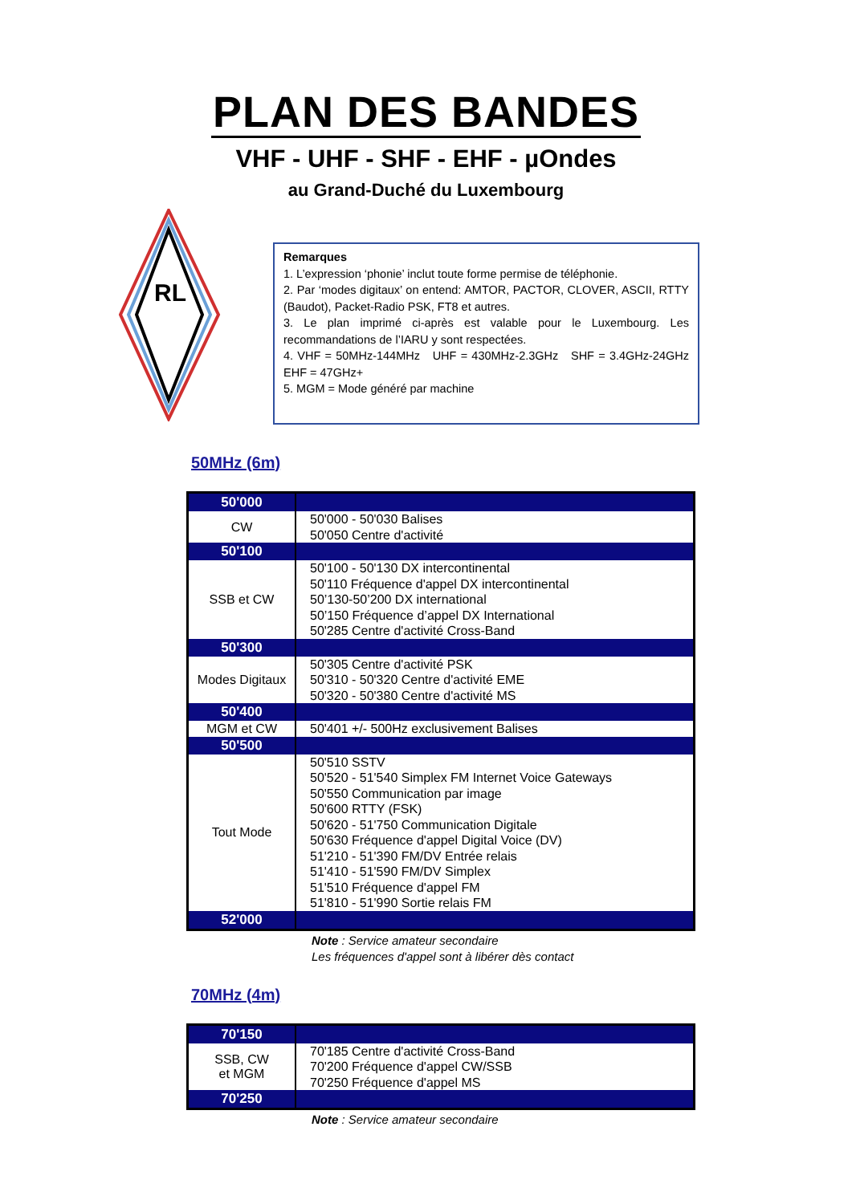PLAN DES BANDES
VHF - UHF - SHF - EHF - µOndes
au Grand-Duché du Luxembourg
RL
Remarques
1. L’expression ‘phonie’ inclut toute forme permise de téléphonie.
2. Par ‘modes digitaux’ on entend: AMTOR, PACTOR, CLOVER, ASCII, RTTY (Baudot), Packet-Radio PSK, FT8 et autres.
3. Le plan imprimé ci-après est valable pour le Luxembourg. Les recommandations de l’IARU y sont respectées.
4. VHF = 50MHz-144MHz UHF = 430MHz-2.3GHz SHF = 3.4GHz-24GHz EHF = 47GHz+
5. MGM = Mode généré par machine
50MHz (6m)
| 50'000 | |
| CW | 50'000 - 50'030 Balises 50'050 Centre d'activité |
| 50'100 | |
| SSB et CW | 50'100 - 50'130 DX intercontinental 50'110 Fréquence d'appel DX intercontinental 50’130-50’200 DX international 50’150 Fréquence d’appel DX International 50'285 Centre d'activité Cross-Band |
| 50'300 | |
| Modes Digitaux | 50'305 Centre d'activité PSK 50'310 - 50'320 Centre d'activité EME 50'320 - 50'380 Centre d'activité MS |
| 50'400 | |
| MGM et CW | 50'401 +/- 500Hz exclusivement Balises |
| 50'500 | |
| Tout Mode | 50'510 SSTV 50'520 - 51'540 Simplex FM Internet Voice Gateways 50'550 Communication par image 50'600 RTTY (FSK) 50'620 - 51'750 Communication Digitale 50'630 Fréquence d'appel Digital Voice (DV) 51'210 - 51'390 FM/DV Entrée relais 51'410 - 51'590 FM/DV Simplex 51'510 Fréquence d'appel FM 51'810 - 51'990 Sortie relais FM |
| 52'000 | |
Note : Service amateur secondaire
Les fréquences d'appel sont à libérer dès contact
70MHz (4m)
| 70'150 | |
| SSB, CW et MGM | 70'185 Centre d'activité Cross-Band 70'200 Fréquence d'appel CW/SSB 70'250 Fréquence d'appel MS |
| 70'250 | |
Note : Service amateur secondaire